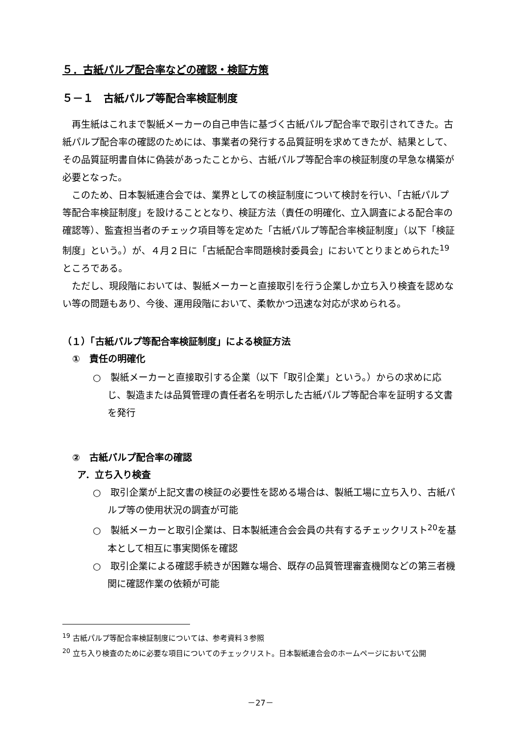５．古紙パルプ配合率などの確認・検証方策
５－１　古紙パルプ等配合率検証制度
再生紙はこれまで製紙メーカーの自己申告に基づく古紙パルプ配合率で取引されてきた。古紙パルプ配合率の確認のためには、事業者の発行する品質証明を求めてきたが、結果として、その品質証明書自体に偽装があったことから、古紙パルプ等配合率の検証制度の早急な構築が必要となった。
このため、日本製紙連合会では、業界としての検証制度について検討を行い、「古紙パルプ等配合率検証制度」を設けることとなり、検証方法（責任の明確化、立入調査による配合率の確認等）、監査担当者のチェック項目等を定めた「古紙パルプ等配合率検証制度」（以下「検証制度」という。）が、４月２日に「古紙配合率問題検討委員会」においてとりまとめられた<sup>19</sup>ところである。
ただし、現段階においては、製紙メーカーと直接取引を行う企業しか立ち入り検査を認めない等の問題もあり、今後、運用段階において、柔軟かつ迅速な対応が求められる。
（１）「古紙パルプ等配合率検証制度」による検証方法
①　責任の明確化
○　製紙メーカーと直接取引する企業（以下「取引企業」という。）からの求めに応じ、製造または品質管理の責任者名を明示した古紙パルプ等配合率を証明する文書を発行
②　古紙パルプ配合率の確認
ア．立ち入り検査
○　取引企業が上記文書の検証の必要性を認める場合は、製紙工場に立ち入り、古紙パルプ等の使用状況の調査が可能
○　製紙メーカーと取引企業は、日本製紙連合会会員の共有するチェックリスト<sup>20</sup>を基本として相互に事実関係を確認
○　取引企業による確認手続きが困難な場合、既存の品質管理審査機関などの第三者機関に確認作業の依頼が可能
<sup>19</sup> 古紙パルプ等配合率検証制度については、参考資料３参照
<sup>20</sup> 立ち入り検査のために必要な項目についてのチェックリスト。日本製紙連合会のホームページにおいて公開
－27－